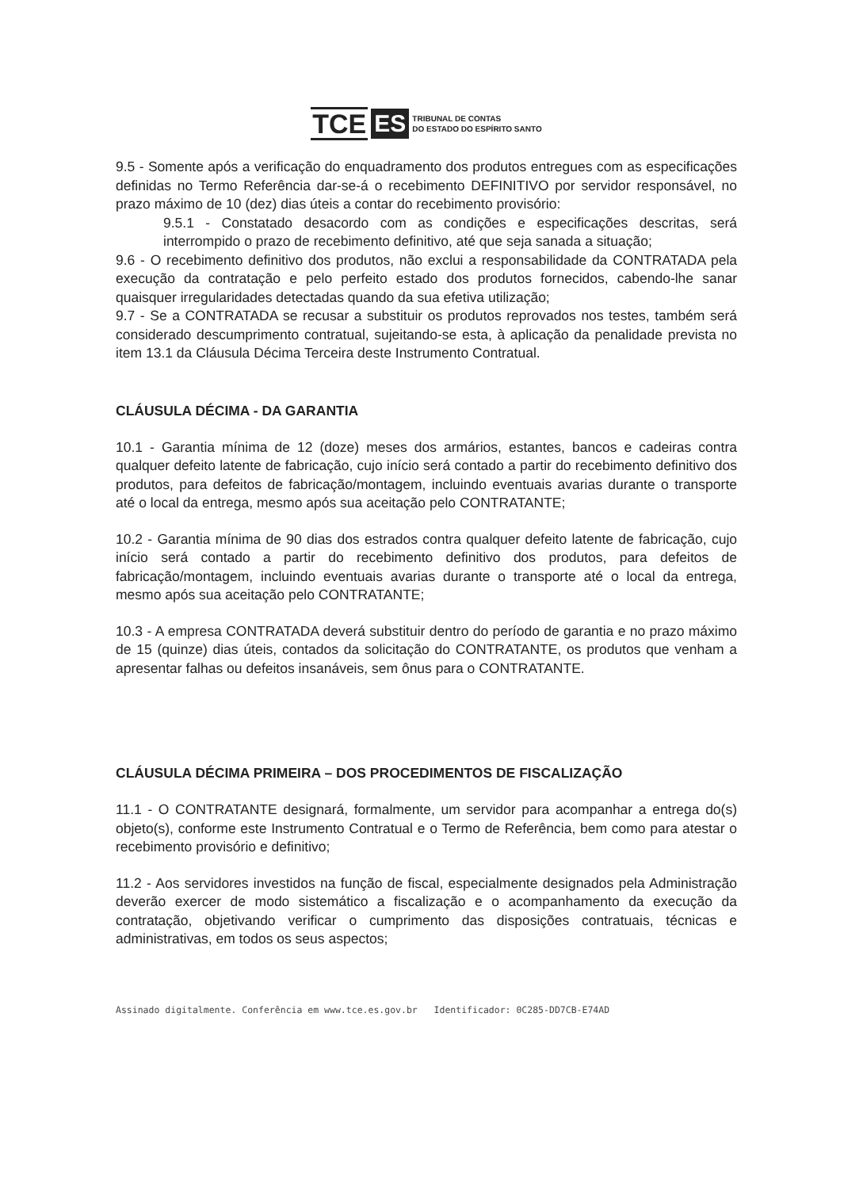TCE ES TRIBUNAL DE CONTAS
DO ESTADO DO ESPÍRITO SANTO
9.5 - Somente após a verificação do enquadramento dos produtos entregues com as especificações definidas no Termo Referência dar-se-á o recebimento DEFINITIVO por servidor responsável, no prazo máximo de 10 (dez) dias úteis a contar do recebimento provisório:
9.5.1 - Constatado desacordo com as condições e especificações descritas, será interrompido o prazo de recebimento definitivo, até que seja sanada a situação;
9.6 - O recebimento definitivo dos produtos, não exclui a responsabilidade da CONTRATADA pela execução da contratação e pelo perfeito estado dos produtos fornecidos, cabendo-lhe sanar quaisquer irregularidades detectadas quando da sua efetiva utilização;
9.7 - Se a CONTRATADA se recusar a substituir os produtos reprovados nos testes, também será considerado descumprimento contratual, sujeitando-se esta, à aplicação da penalidade prevista no item 13.1 da Cláusula Décima Terceira deste Instrumento Contratual.
CLÁUSULA DÉCIMA - DA GARANTIA
10.1 - Garantia mínima de 12 (doze) meses dos armários, estantes, bancos e cadeiras contra qualquer defeito latente de fabricação, cujo início será contado a partir do recebimento definitivo dos produtos, para defeitos de fabricação/montagem, incluindo eventuais avarias durante o transporte até o local da entrega, mesmo após sua aceitação pelo CONTRATANTE;
10.2 - Garantia mínima de 90 dias dos estrados contra qualquer defeito latente de fabricação, cujo início será contado a partir do recebimento definitivo dos produtos, para defeitos de fabricação/montagem, incluindo eventuais avarias durante o transporte até o local da entrega, mesmo após sua aceitação pelo CONTRATANTE;
10.3 - A empresa CONTRATADA deverá substituir dentro do período de garantia e no prazo máximo de 15 (quinze) dias úteis, contados da solicitação do CONTRATANTE, os produtos que venham a apresentar falhas ou defeitos insanáveis, sem ônus para o CONTRATANTE.
CLÁUSULA DÉCIMA PRIMEIRA – DOS PROCEDIMENTOS DE FISCALIZAÇÃO
11.1 - O CONTRATANTE designará, formalmente, um servidor para acompanhar a entrega do(s) objeto(s), conforme este Instrumento Contratual e o Termo de Referência, bem como para atestar o recebimento provisório e definitivo;
11.2 - Aos servidores investidos na função de fiscal, especialmente designados pela Administração deverão exercer de modo sistemático a fiscalização e o acompanhamento da execução da contratação, objetivando verificar o cumprimento das disposições contratuais, técnicas e administrativas, em todos os seus aspectos;
Assinado digitalmente. Conferência em www.tce.es.gov.br Identificador: 0C285-DD7CB-E74AD